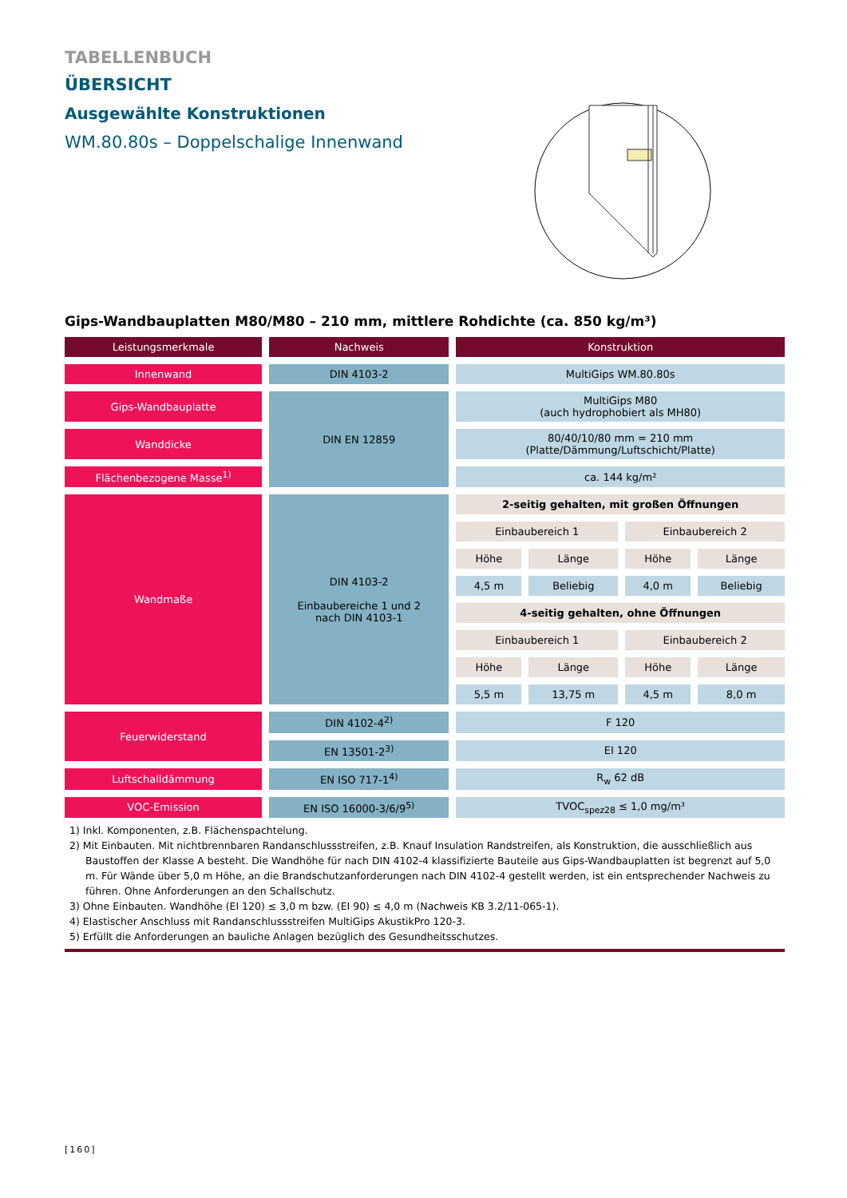TABELLENBUCH
ÜBERSICHT
Ausgewählte Konstruktionen
WM.80.80s – Doppelschalige Innenwand
Gips-Wandbauplatten M80/M80 – 210 mm, mittlere Rohdichte (ca. 850 kg/m³)
| Leistungsmerkmale | Nachweis | Konstruktion | | | |
| Innenwand | DIN 4103-2 | MultiGips WM.80.80s | | | |
| Gips-Wandbauplatte | DIN EN 12859 | MultiGips M80 (auch hydrophobiert als MH80) | | | |
| Wanddicke | | 80/40/10/80 mm = 210 mm (Platte/Dämmung/Luftschicht/Platte) | | | |
| Flächenbezogene Masse<sup>1)</sup> | | ca. 144 kg/m² | | | |
| Wandmaße | DIN 4103-2 Einbaubereiche 1 und 2 nach DIN 4103-1 | 2-seitig gehalten, mit großen Öffnungen | | | |
| | | Einbaubereich 1 | | Einbaubereich 2 | |
| | | Höhe | Länge | Höhe | Länge |
| | | 4,5 m | Beliebig | 4,0 m | Beliebig |
| | | 4-seitig gehalten, ohne Öffnungen | | | |
| | | Einbaubereich 1 | | Einbaubereich 2 | |
| | | Höhe | Länge | Höhe | Länge |
| | | 5,5 m | 13,75 m | 4,5 m | 8,0 m |
| Feuerwiderstand | DIN 4102-4<sup>2)</sup> | F 120 | | | |
| | EN 13501-2<sup>3)</sup> | EI 120 | | | |
| Luftschalldämmung | EN ISO 717-1<sup>4)</sup> | R<sub>w</sub> 62 dB | | | |
| VOC-Emission | EN ISO 16000-3/6/9<sup>5)</sup> | TVOC<sub>spez28</sub> ≤ 1,0 mg/m³ | | | |
1) Inkl. Komponenten, z.B. Flächenspachtelung.
2) Mit Einbauten. Mit nichtbrennbaren Randanschlussstreifen, z.B. Knauf Insulation Randstreifen, als Konstruktion, die ausschließlich aus Baustoffen der Klasse A besteht. Die Wandhöhe für nach DIN 4102-4 klassifizierte Bauteile aus Gips-Wandbauplatten ist begrenzt auf 5,0 m. Für Wände über 5,0 m Höhe, an die Brandschutzanforderungen nach DIN 4102-4 gestellt werden, ist ein entsprechender Nachweis zu führen. Ohne Anforderungen an den Schallschutz.
3) Ohne Einbauten. Wandhöhe (EI 120) ≤ 3,0 m bzw. (EI 90) ≤ 4,0 m (Nachweis KB 3.2/11-065-1).
4) Elastischer Anschluss mit Randanschlussstreifen MultiGips AkustikPro 120-3.
5) Erfüllt die Anforderungen an bauliche Anlagen bezüglich des Gesundheitsschutzes.
[160]